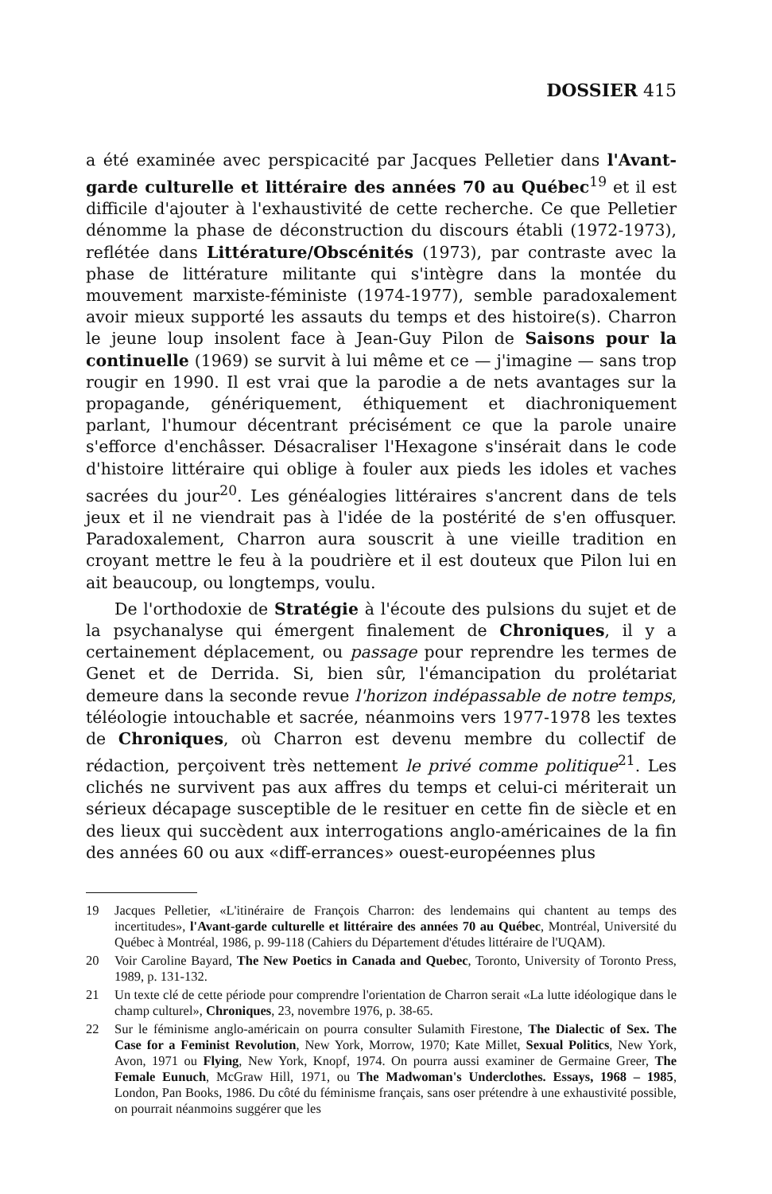DOSSIER 415
a été examinée avec perspicacité par Jacques Pelletier dans l'Avant-garde culturelle et littéraire des années 70 au Québec<sup>19</sup> et il est difficile d'ajouter à l'exhaustivité de cette recherche. Ce que Pelletier dénomme la phase de déconstruction du discours établi (1972-1973), reflétée dans Littérature/Obscénités (1973), par contraste avec la phase de littérature militante qui s'intègre dans la montée du mouvement marxiste-féministe (1974-1977), semble paradoxalement avoir mieux supporté les assauts du temps et des histoire(s). Charron le jeune loup insolent face à Jean-Guy Pilon de Saisons pour la continuelle (1969) se survit à lui même et ce — j'imagine — sans trop rougir en 1990. Il est vrai que la parodie a de nets avantages sur la propagande, génériquement, éthiquement et diachroniquement parlant, l'humour décentrant précisément ce que la parole unaire s'efforce d'enchâsser. Désacraliser l'Hexagone s'insérait dans le code d'histoire littéraire qui oblige à fouler aux pieds les idoles et vaches sacrées du jour<sup>20</sup>. Les généalogies littéraires s'ancrent dans de tels jeux et il ne viendrait pas à l'idée de la postérité de s'en offusquer. Paradoxalement, Charron aura souscrit à une vieille tradition en croyant mettre le feu à la poudrière et il est douteux que Pilon lui en ait beaucoup, ou longtemps, voulu.
De l'orthodoxie de Stratégie à l'écoute des pulsions du sujet et de la psychanalyse qui émergent finalement de Chroniques, il y a certainement déplacement, ou passage pour reprendre les termes de Genet et de Derrida. Si, bien sûr, l'émancipation du prolétariat demeure dans la seconde revue l'horizon indépassable de notre temps, téléologie intouchable et sacrée, néanmoins vers 1977-1978 les textes de Chroniques, où Charron est devenu membre du collectif de rédaction, perçoivent très nettement le privé comme politique<sup>21</sup>. Les clichés ne survivent pas aux affres du temps et celui-ci mériterait un sérieux décapage susceptible de le resituer en cette fin de siècle et en des lieux qui succèdent aux interrogations anglo-américaines de la fin des années 60 ou aux «diff-errances» ouest-européennes plus
19 Jacques Pelletier, «L'itinéraire de François Charron: des lendemains qui chantent au temps des incertitudes», l'Avant-garde culturelle et littéraire des années 70 au Québec, Montréal, Université du Québec à Montréal, 1986, p. 99-118 (Cahiers du Département d'études littéraire de l'UQAM).
20 Voir Caroline Bayard, The New Poetics in Canada and Quebec, Toronto, University of Toronto Press, 1989, p. 131-132.
21 Un texte clé de cette période pour comprendre l'orientation de Charron serait «La lutte idéologique dans le champ culturel», Chroniques, 23, novembre 1976, p. 38-65.
22 Sur le féminisme anglo-américain on pourra consulter Sulamith Firestone, The Dialectic of Sex. The Case for a Feminist Revolution, New York, Morrow, 1970; Kate Millet, Sexual Politics, New York, Avon, 1971 ou Flying, New York, Knopf, 1974. On pourra aussi examiner de Germaine Greer, The Female Eunuch, McGraw Hill, 1971, ou The Madwoman's Underclothes. Essays, 1968 – 1985, London, Pan Books, 1986. Du côté du féminisme français, sans oser prétendre à une exhaustivité possible, on pourrait néanmoins suggérer que les